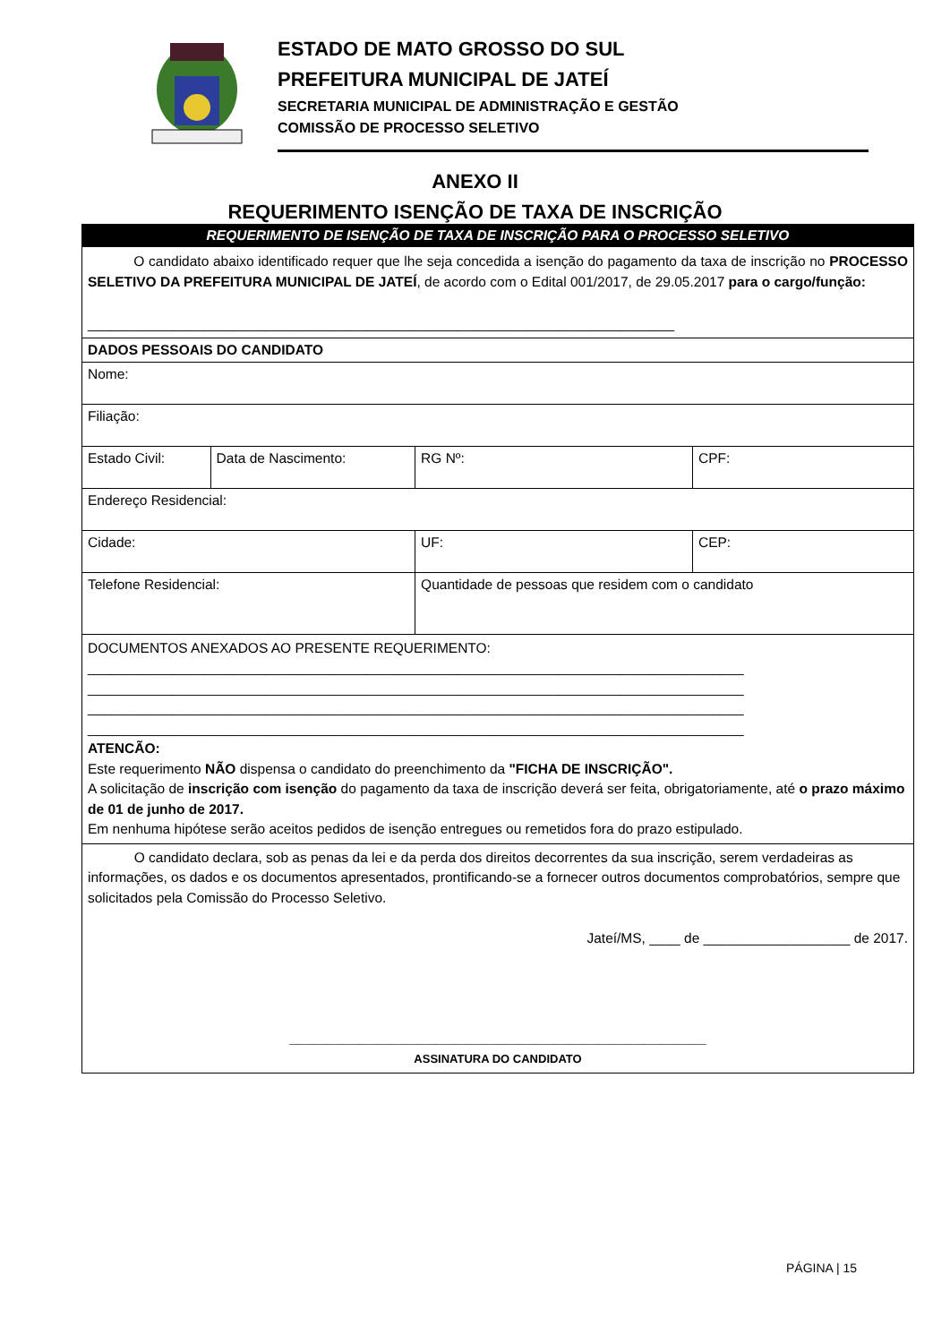ESTADO DE MATO GROSSO DO SUL
PREFEITURA MUNICIPAL DE JATEÍ
SECRETARIA MUNICIPAL DE ADMINISTRAÇÃO E GESTÃO
COMISSÃO DE PROCESSO SELETIVO
ANEXO II
REQUERIMENTO ISENÇÃO DE TAXA DE INSCRIÇÃO
| REQUERIMENTO DE ISENÇÃO DE TAXA DE INSCRIÇÃO PARA O PROCESSO SELETIVO | | | | |
| O candidato abaixo identificado requer que lhe seja concedida a isenção do pagamento da taxa de inscrição no PROCESSO SELETIVO DA PREFEITURA MUNICIPAL DE JATEÍ , de acordo com o Edital 001/2017, de 29.05.2017 para o cargo/função: ____________________________________________________________________________ | | | | |
| DADOS PESSOAIS DO CANDIDATO | | | | |
| Nome: | | | | |
| Filiação: | | | | |
| Estado Civil: | Data de Nascimento: | RG Nº: | CPF: | |
| Endereço Residencial: | | | | |
| Cidade: | | UF: | | CEP: |
| Telefone Residencial: | | Quantidade de pessoas que residem com o candidato | | |
| DOCUMENTOS ANEXADOS AO PRESENTE REQUERIMENTO: _____________________________________________________________________________________ _____________________________________________________________________________________ _____________________________________________________________________________________ _____________________________________________________________________________________ ATENCÃO: Este requerimento NÃO dispensa o candidato do preenchimento da "FICHA DE INSCRIÇÃO". A solicitação de inscrição com isenção do pagamento da taxa de inscrição deverá ser feita, obrigatoriamente, até o prazo máximo de 01 de junho de 2017. Em nenhuma hipótese serão aceitos pedidos de isenção entregues ou remetidos fora do prazo estipulado. | | | | |
| O candidato declara, sob as penas da lei e da perda dos direitos decorrentes da sua inscrição, serem verdadeiras as informações, os dados e os documentos apresentados, prontificando-se a fornecer outros documentos comprobatórios, sempre que solicitados pela Comissão do Processo Seletivo. Jateí/MS, ____ de ___________________ de 2017. ______________________________________________________ ASSINATURA DO CANDIDATO | | | | |
PÁGINA | 15